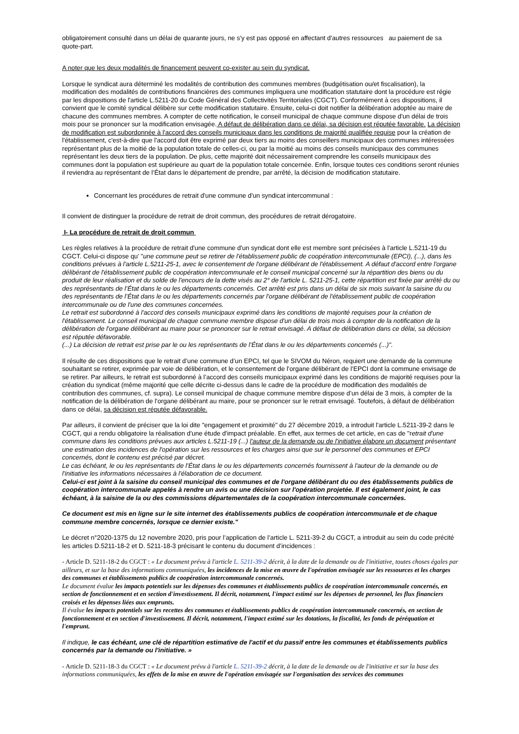obligatoirement consulté dans un délai de quarante jours, ne s'y est pas opposé en affectant d'autres ressources au paiement de sa quote-part.
A noter que les deux modalités de financement peuvent co-exister au sein du syndicat.
Lorsque le syndicat aura déterminé les modalités de contribution des communes membres (budgétisation ou/et fiscalisation), la modification des modalités de contributions financières des communes impliquera une modification statutaire dont la procédure est régie par les dispositions de l'article L.5211-20 du Code Général des Collectivités Territoriales (CGCT). Conformément à ces dispositions, il convient que le comité syndical délibère sur cette modification statutaire. Ensuite, celui-ci doit notifier la délibération adoptée au maire de chacune des communes membres. A compter de cette notification, le conseil municipal de chaque commune dispose d'un délai de trois mois pour se prononcer sur la modification envisagée. A défaut de délibération dans ce délai, sa décision est réputée favorable. La décision de modification est subordonnée à l'accord des conseils municipaux dans les conditions de majorité qualifiée requise pour la création de l'établissement, c'est-à-dire que l'accord doit être exprimé par deux tiers au moins des conseillers municipaux des communes intéressées représentant plus de la moitié de la population totale de celles-ci, ou par la moitié au moins des conseils municipaux des communes représentant les deux tiers de la population. De plus, cette majorité doit nécessairement comprendre les conseils municipaux des communes dont la population est supérieure au quart de la population totale concernée. Enfin, lorsque toutes ces conditions seront réunies il reviendra au représentant de l’État dans le département de prendre, par arrêté, la décision de modification statutaire.
Concernant les procédures de retrait d'une commune d'un syndicat intercommunal :
Il convient de distinguer la procédure de retrait de droit commun, des procédures de retrait dérogatoire.
I- La procédure de retrait de droit commun
Les règles relatives à la procédure de retrait d'une commune d'un syndicat dont elle est membre sont précisées à l'article L.5211-19 du CGCT. Celui-ci dispose qu' "une commune peut se retirer de l'établissement public de coopération intercommunale (EPCI), (...), dans les conditions prévues à l'article L.5211-25-1, avec le consentement de l'organe délibérant de l'établissement. A défaut d'accord entre l'organe délibérant de l'établissement public de coopération intercommunale et le conseil municipal concerné sur la répartition des biens ou du produit de leur réalisation et du solde de l'encours de la dette visés au 2° de l'article L. 5211-25-1, cette répartition est fixée par arrêté du ou des représentants de l’État dans le ou les départements concernés. Cet arrêté est pris dans un délai de six mois suivant la saisine du ou des représentants de l’État dans le ou les départements concernés par l'organe délibérant de l'établissement public de coopération intercommunale ou de l'une des communes concernées.
Le retrait est subordonné à l'accord des conseils municipaux exprimé dans les conditions de majorité requises pour la création de l'établissement. Le conseil municipal de chaque commune membre dispose d'un délai de trois mois à compter de la notification de la délibération de l'organe délibérant au maire pour se prononcer sur le retrait envisagé. A défaut de délibération dans ce délai, sa décision est réputée défavorable.
(...) La décision de retrait est prise par le ou les représentants de l’État dans le ou les départements concernés (...)".
Il résulte de ces dispositions que le retrait d’une commune d’un EPCI, tel que le SIVOM du Néron, requiert une demande de la commune souhaitant se retirer, exprimée par voie de délibération, et le consentement de l’organe délibérant de l’EPCI dont la commune envisage de se retirer. Par ailleurs, le retrait est subordonné à l’accord des conseils municipaux exprimé dans les conditions de majorité requises pour la création du syndicat (même majorité que celle décrite ci-dessus dans le cadre de la procédure de modification des modalités de contribution des communes, cf. supra). Le conseil municipal de chaque commune membre dispose d’un délai de 3 mois, à compter de la notification de la délibération de l’organe délibérant au maire, pour se prononcer sur le retrait envisagé. Toutefois, à défaut de délibération dans ce délai, sa décision est réputée défavorable.
Par ailleurs, il convient de préciser que la loi dite "engagement et proximité" du 27 décembre 2019, a introduit l'article L.5211-39-2 dans le CGCT, qui a rendu obligatoire la réalisation d'une étude d'impact préalable. En effet, aux termes de cet article, en cas de "retrait d'une commune dans les conditions prévues aux articles L.5211-19 (...) l'auteur de la demande ou de l'initiative élabore un document présentant une estimation des incidences de l'opération sur les ressources et les charges ainsi que sur le personnel des communes et EPCI concernés, dont le contenu est précisé par décret.
Le cas échéant, le ou les représentants de l’État dans le ou les départements concernés fournissent à l'auteur de la demande ou de l'initiative les informations nécessaires à l'élaboration de ce document.
Celui-ci est joint à la saisine du conseil municipal des communes et de l'organe délibérant du ou des établissements publics de coopération intercommunale appelés à rendre un avis ou une décision sur l'opération projetée. Il est également joint, le cas échéant, à la saisine de la ou des commissions départementales de la coopération intercommunale concernées.
Ce document est mis en ligne sur le site internet des établissements publics de coopération intercommunale et de chaque commune membre concernés, lorsque ce dernier existe."
Le décret n°2020-1375 du 12 novembre 2020, pris pour l’application de l’article L. 5211-39-2 du CGCT, a introduit au sein du code précité les articles D.5211-18-2 et D. 5211-18-3 précisant le contenu du document d’incidences :
- Article D. 5211-18-2 du CGCT : « Le document prévu à l'article L. 5211-39-2 décrit, à la date de la demande ou de l'initiative, toutes choses égales par ailleurs, et sur la base des informations communiquées, les incidences de la mise en œuvre de l'opération envisagée sur les ressources et les charges des communes et établissements publics de coopération intercommunale concernés.
Le document évalue les impacts potentiels sur les dépenses des communes et établissements publics de coopération intercommunale concernés, en section de fonctionnement et en section d'investissement. Il décrit, notamment, l'impact estimé sur les dépenses de personnel, les flux financiers croisés et les dépenses liées aux emprunts.
Il évalue les impacts potentiels sur les recettes des communes et établissements publics de coopération intercommunale concernés, en section de fonctionnement et en section d'investissement. Il décrit, notamment, l'impact estimé sur les dotations, la fiscalité, les fonds de péréquation et l'emprunt.
Il indique, le cas échéant, une clé de répartition estimative de l'actif et du passif entre les communes et établissements publics concernés par la demande ou l'initiative. »
- Article D. 5211-18-3 du CGCT : « Le document prévu à l'article L. 5211-39-2 décrit, à la date de la demande ou de l'initiative et sur la base des informations communiquées, les effets de la mise en œuvre de l'opération envisagée sur l'organisation des services des communes